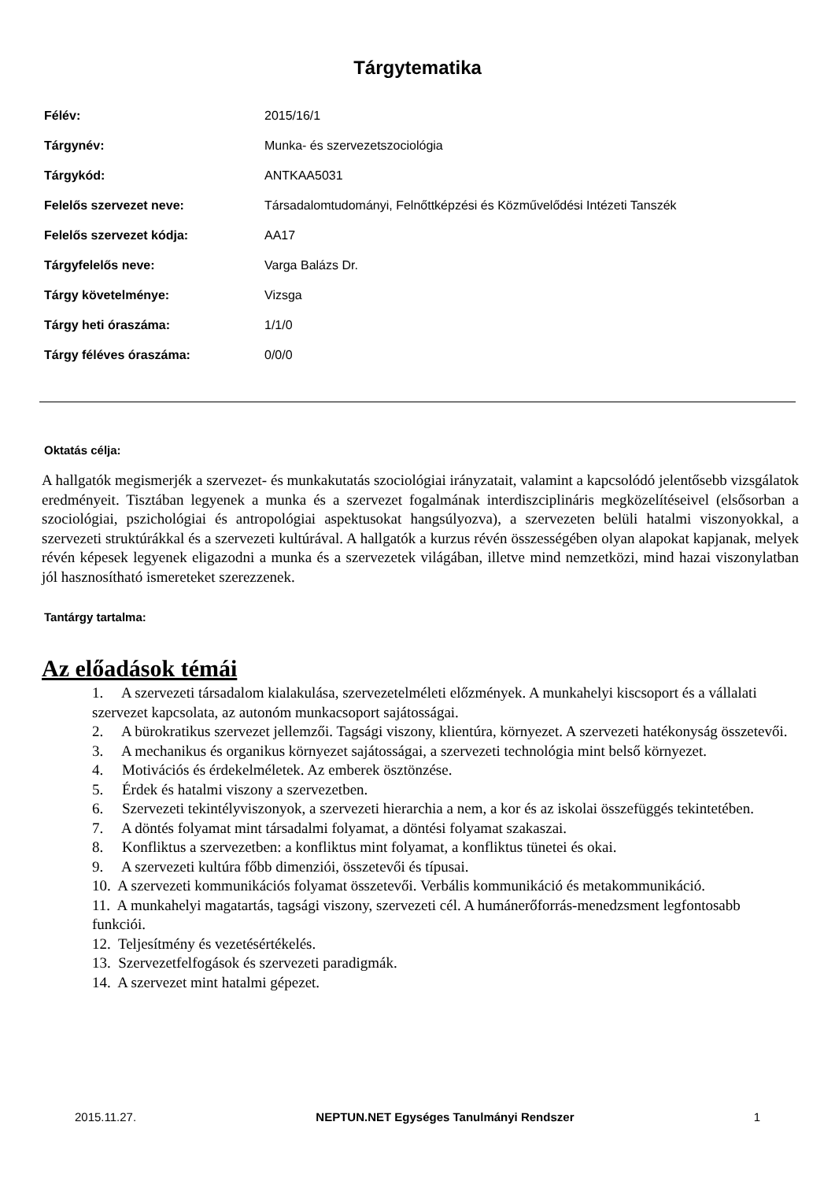Tárgytematika
| Félév: | 2015/16/1 |
| Tárgynév: | Munka- és szervezetszociológia |
| Tárgykód: | ANTKAA5031 |
| Felelős szervezet neve: | Társadalomtudományi, Felnőttképzési és Közművelődési Intézeti Tanszék |
| Felelős szervezet kódja: | AA17 |
| Tárgyfelelős neve: | Varga Balázs Dr. |
| Tárgy követelménye: | Vizsga |
| Tárgy heti óraszáma: | 1/1/0 |
| Tárgy féléves óraszáma: | 0/0/0 |
Oktatás célja:
A hallgatók megismerjék a szervezet- és munkakutatás szociológiai irányzatait, valamint a kapcsolódó jelentősebb vizsgálatok eredményeit. Tisztában legyenek a munka és a szervezet fogalmának interdiszciplináris megközelítéseivel (elsősorban a szociológiai, pszichológiai és antropológiai aspektusokat hangsúlyozva), a szervezeten belüli hatalmi viszonyokkal, a szervezeti struktúrákkal és a szervezeti kultúrával. A hallgatók a kurzus révén összességében olyan alapokat kapjanak, melyek révén képesek legyenek eligazodni a munka és a szervezetek világában, illetve mind nemzetközi, mind hazai viszonylatban jól hasznosítható ismereteket szerezzenek.
Tantárgy tartalma:
Az előadások témái
1. A szervezeti társadalom kialakulása, szervezetelméleti előzmények. A munkahelyi kiscsoport és a vállalati szervezet kapcsolata, az autonóm munkacsoport sajátosságai.
2. A bürokratikus szervezet jellemzői. Tagsági viszony, klientúra, környezet. A szervezeti hatékonyság összetevői.
3. A mechanikus és organikus környezet sajátosságai, a szervezeti technológia mint belső környezet.
4. Motivációs és érdekelméletek. Az emberek ösztönzése.
5. Érdek és hatalmi viszony a szervezetben.
6. Szervezeti tekintélyviszonyok, a szervezeti hierarchia a nem, a kor és az iskolai összefüggés tekintetében.
7. A döntés folyamat mint társadalmi folyamat, a döntési folyamat szakaszai.
8. Konfliktus a szervezetben: a konfliktus mint folyamat, a konfliktus tünetei és okai.
9. A szervezeti kultúra főbb dimenziói, összetevői és típusai.
10. A szervezeti kommunikációs folyamat összetevői. Verbális kommunikáció és metakommunikáció.
11. A munkahelyi magatartás, tagsági viszony, szervezeti cél. A humánerőforrás-menedzsment legfontosabb funkciói.
12. Teljesítmény és vezetésértékelés.
13. Szervezetfelfogások és szervezeti paradigmák.
14. A szervezet mint hatalmi gépezet.
2015.11.27. NEPTUN.NET Egységes Tanulmányi Rendszer 1